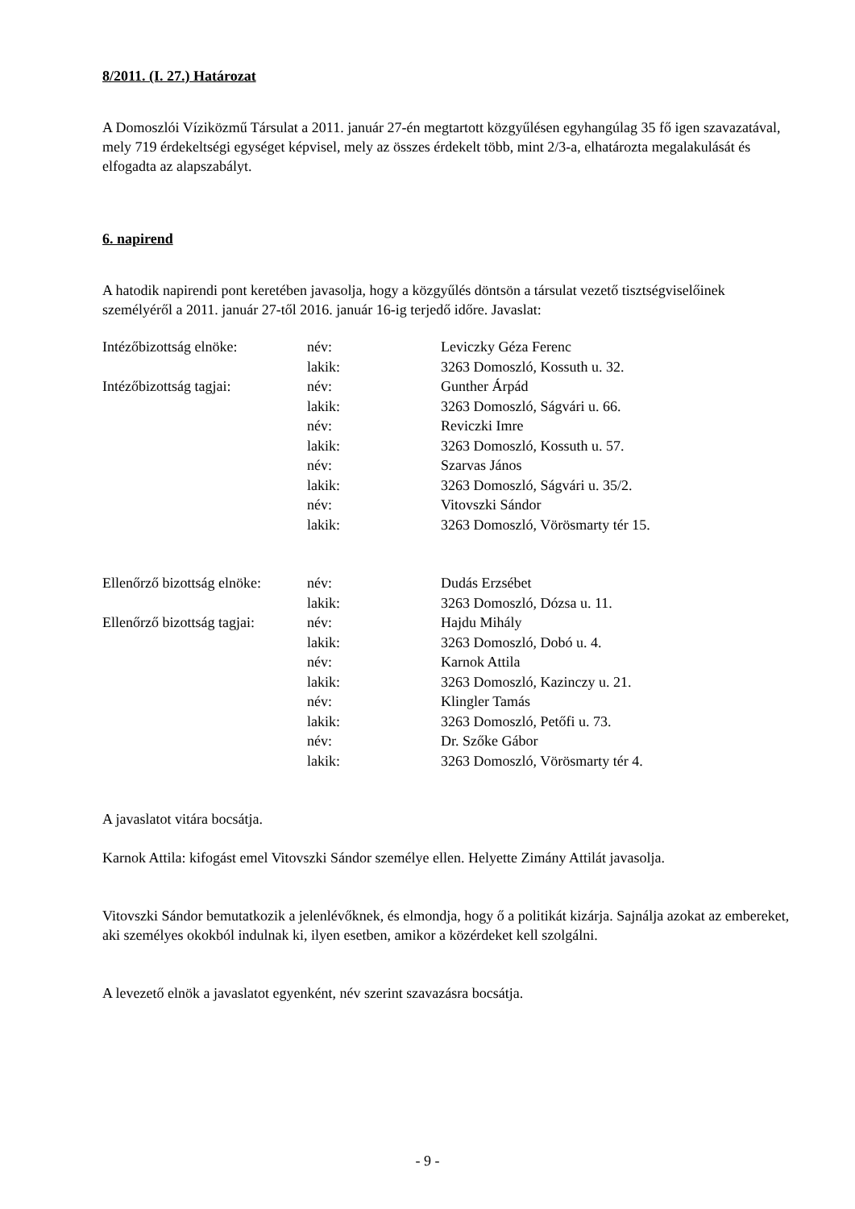8/2011. (I. 27.) Határozat
A Domoszlói Víziközmű Társulat a 2011. január 27-én megtartott közgyűlésen egyhangúlag 35 fő igen szavazatával, mely 719 érdekeltségi egységet képvisel, mely az összes érdekelt több, mint 2/3-a, elhatározta megalakulását és elfogadta az alapszabályt.
6. napirend
A hatodik napirendi pont keretében javasolja, hogy a közgyűlés döntsön a társulat vezető tisztségviselőinek személyéről a 2011. január 27-től 2016. január 16-ig terjedő időre. Javaslat:
| Intézőbizottság elnöke: | név: | Leviczky Géza Ferenc |
| | lakik: | 3263 Domoszló, Kossuth u. 32. |
| Intézőbizottság tagjai: | név: | Gunther Árpád |
| | lakik: | 3263 Domoszló, Ságvári u. 66. |
| | név: | Reviczki Imre |
| | lakik: | 3263 Domoszló, Kossuth u. 57. |
| | név: | Szarvas János |
| | lakik: | 3263 Domoszló, Ságvári u. 35/2. |
| | név: | Vitovszki Sándor |
| | lakik: | 3263 Domoszló, Vörösmarty tér 15. |
| Ellenőrző bizottság elnöke: | név: | Dudás Erzsébet |
| | lakik: | 3263 Domoszló, Dózsa u. 11. |
| Ellenőrző bizottság tagjai: | név: | Hajdu Mihály |
| | lakik: | 3263 Domoszló, Dobó u. 4. |
| | név: | Karnok Attila |
| | lakik: | 3263 Domoszló, Kazinczy u. 21. |
| | név: | Klingler Tamás |
| | lakik: | 3263 Domoszló, Petőfi u. 73. |
| | név: | Dr. Szőke Gábor |
| | lakik: | 3263 Domoszló, Vörösmarty tér 4. |
A javaslatot vitára bocsátja.
Karnok Attila: kifogást emel Vitovszki Sándor személye ellen. Helyette Zimány Attilát javasolja.
Vitovszki Sándor bemutatkozik a jelenlévőknek, és elmondja, hogy ő a politikát kizárja. Sajnálja azokat az embereket, aki személyes okokból indulnak ki, ilyen esetben, amikor a közérdeket kell szolgálni.
A levezető elnök a javaslatot egyenként, név szerint szavazásra bocsátja.
- 9 -